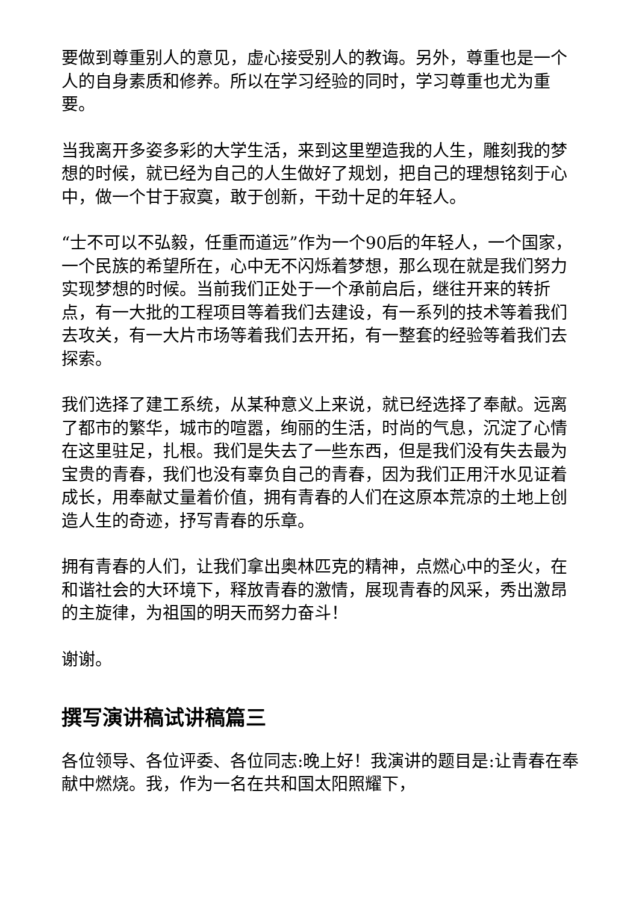要做到尊重别人的意见，虚心接受别人的教诲。另外，尊重也是一个人的自身素质和修养。所以在学习经验的同时，学习尊重也尤为重要。
当我离开多姿多彩的大学生活，来到这里塑造我的人生，雕刻我的梦想的时候，就已经为自己的人生做好了规划，把自己的理想铭刻于心中，做一个甘于寂寞，敢于创新，干劲十足的年轻人。
“士不可以不弘毅，任重而道远”作为一个90后的年轻人，一个国家，一个民族的希望所在，心中无不闪烁着梦想，那么现在就是我们努力实现梦想的时候。当前我们正处于一个承前启后，继往开来的转折点，有一大批的工程项目等着我们去建设，有一系列的技术等着我们去攻关，有一大片市场等着我们去开拓，有一整套的经验等着我们去探索。
我们选择了建工系统，从某种意义上来说，就已经选择了奉献。远离了都市的繁华，城市的喧嚣，绚丽的生活，时尚的气息，沉淀了心情在这里驻足，扎根。我们是失去了一些东西，但是我们没有失去最为宝贵的青春，我们也没有辜负自己的青春，因为我们正用汗水见证着成长，用奉献丈量着价值，拥有青春的人们在这原本荒凉的土地上创造人生的奇迹，抒写青春的乐章。
拥有青春的人们，让我们拿出奥林匹克的精神，点燃心中的圣火，在和谐社会的大环境下，释放青春的激情，展现青春的风采，秀出激昂的主旋律，为祖国的明天而努力奋斗！
谢谢。
撰写演讲稿试讲稿篇三
各位领导、各位评委、各位同志:晚上好！我演讲的题目是:让青春在奉献中燃烧。我，作为一名在共和国太阳照耀下，